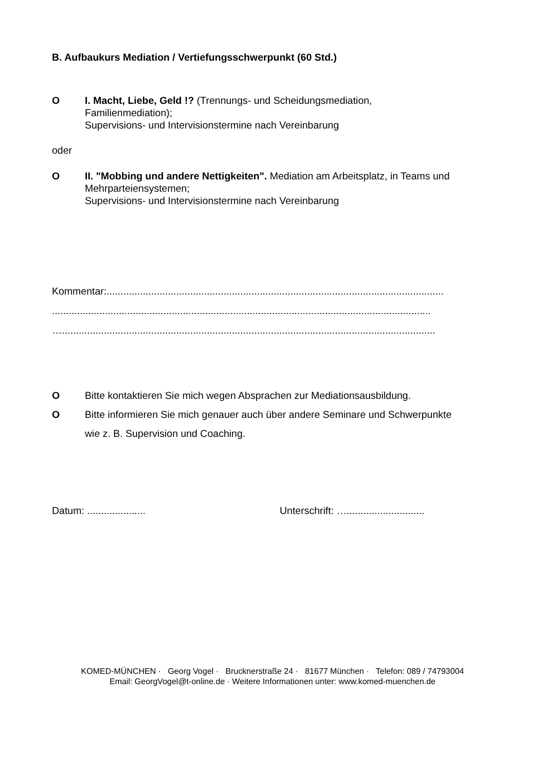B. Aufbaukurs Mediation / Vertiefungsschwerpunkt (60 Std.)
O I. Macht, Liebe, Geld !? (Trennungs- und Scheidungsmediation,
Familienmediation);
Supervisions- und Intervisionstermine nach Vereinbarung
oder
O II. "Mobbing und andere Nettigkeiten". Mediation am Arbeitsplatz, in Teams und
Mehrparteiensystemen;
Supervisions- und Intervisionstermine nach Vereinbarung
Kommentar:.........................................................................................................................
........................................................................................................................................
…......................................................................................................................................
O Bitte kontaktieren Sie mich wegen Absprachen zur Mediationsausbildung.
O Bitte informieren Sie mich genauer auch über andere Seminare und Schwerpunkte
wie z. B. Supervision und Coaching.
Datum: ..................... Unterschrift: …............................
KOMED-MÜNCHEN · Georg Vogel · Brucknerstraße 24 · 81677 München · Telefon: 089 / 74793004
Email: GeorgVogel@t-online.de · Weitere Informationen unter: www.komed-muenchen.de